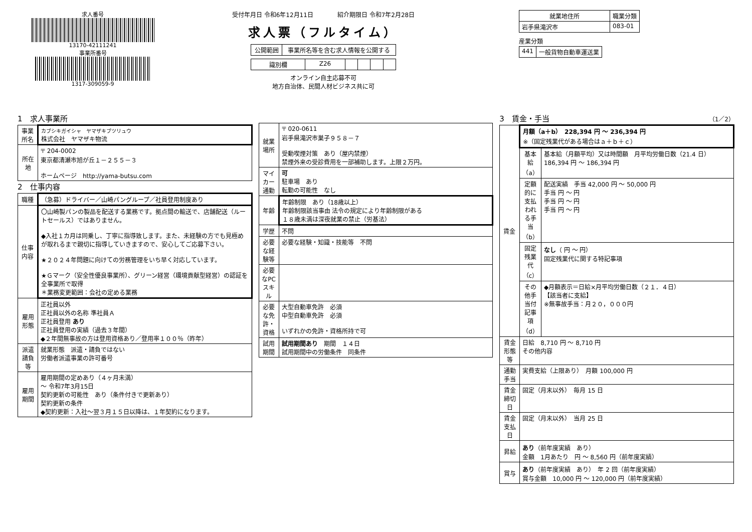求人番号
13170-42111241
事業所番号
1317-309059-9
受付年月日 令和6年12月11日　　　　紹介期限日 令和7年2月28日
求人票（フルタイム）
| 公開範囲 | 事業所名等を含む求人情報を公開する |
| 識別欄 | Z26 | | | | |
オンライン自主応募不可
地方自治体、民間人材ビジネス共に可
| 就業地住所 | 職業分類 |
| --- | --- |
| 岩手県滝沢市 | 083-01 |
産業分類
| 441 | 一般貨物自動車運送業 |
1　求人事業所
| 事業所名 | カブシキガイシャ ヤマザキブツリュウ 株式会社 ヤマザキ物流 |
| 所在地 | 〒 204-0002 東京都清瀬市旭が丘１－２５５－３ ホームページ http://yama-butsu.com |
2　仕事内容
| 職種 | （急募）ドライバー／山崎パングループ／社員登用制度あり |
| 仕事内容 | 〇山崎製パンの製品を配送する業務です。拠点間の輸送で、店舗配送（ルートセールス）ではありません。 ◆入社１カ月は同乗し、丁寧に指導致します。また、未経験の方でも見極めが取れるまで親切に指導していきますので、安心してご応募下さい。 ★２０２４年問題に向けての労務管理をいち早く対応しています。 ★Ｇマーク（安全性優良事業所）、グリーン経営（環境貢献型経営）の認証を全事業所で取得 ＊業務変更範囲：会社の定める業務 |
| 雇用形態 | 正社員以外 正社員以外の名称 準社員Ａ 正社員登用 あり 正社員登用の実績（過去３年間） ◆２年間無事故の方は登用資格あり／登用率１００％（昨年） |
| 派遣請負等 | 就業形態 派遣・請負ではない 労働者派遣事業の許可番号 |
| 雇用期間 | 雇用期間の定めあり（４ヶ月未満） ～ 令和7年3月15日 契約更新の可能性 あり（条件付きで更新あり） 契約更新の条件 ◆契約更新：入社～翌３月１５日以降は、１年契約になります。 |
| 就業場所 | 〒 020-0611 岩手県滝沢市巣子９５８－７ 受動喫煙対策 あり（屋内禁煙） 禁煙外来の受診費用を一部補助します。上限２万円。 |
| マイカー通勤 | 可 駐車場 あり 転勤の可能性 なし |
| 年齢 | 年齢制限 あり（18歳以上） 年齢制限該当事由 法令の規定により年齢制限がある １８歳未満は深夜就業の禁止（労基法） |
| 学歴 | 不問 |
| 必要な経験等 | 必要な経験・知識・技能等 不問 |
| 必要なPCスキル | |
| 必要な免許・資格 | 大型自動車免許 必須 中型自動車免許 必須 いずれかの免許・資格所持で可 |
| 試用期間 | 試用期間あり 期間 １４日 試用期間中の労働条件 同条件 |
3　賃金・手当　（1／2）
| 賃金 | 月額（a＋b） 228,394 円 ～ 236,394 円 ※（固定残業代がある場合はａ＋ｂ＋ｃ） | |
| | 基本給（a） | 基本給（月額平均）又は時間額 月平均労働日数（21.4 日） 186,394 円 ～ 186,394 円 |
| | 定額的に支払われる手当（b） | 配送実績 手当 42,000 円 ～ 50,000 円 手当 円 ～ 円 手当 円 ～ 円 手当 円 ～ 円 |
| | 固定残業代（c） | なし （ 円 ～ 円） 固定残業代に関する特記事項 |
| | その他手当付記事項（d） | ◆月額表示＝日給×月平均労働日数（２１．４日） 【該当者に支給】 ※無事故手当：月２０，０００円 |
| 賃金形態等 | 日給 8,710 円 ～ 8,710 円 その他内容 | |
| 通勤手当 | 実費支給（上限あり） 月額 100,000 円 | |
| 賃金締切日 | 固定（月末以外） 毎月 15 日 | |
| 賃金支払日 | 固定（月末以外） 当月 25 日 | |
| 昇給 | あり （前年度実績 あり） 金額 1月あたり 円 ～ 8,560 円（前年度実績） | |
| 賞与 | あり （前年度実績 あり） 年 2 回（前年度実績） 賞与金額 10,000 円 ～ 120,000 円（前年度実績） | |